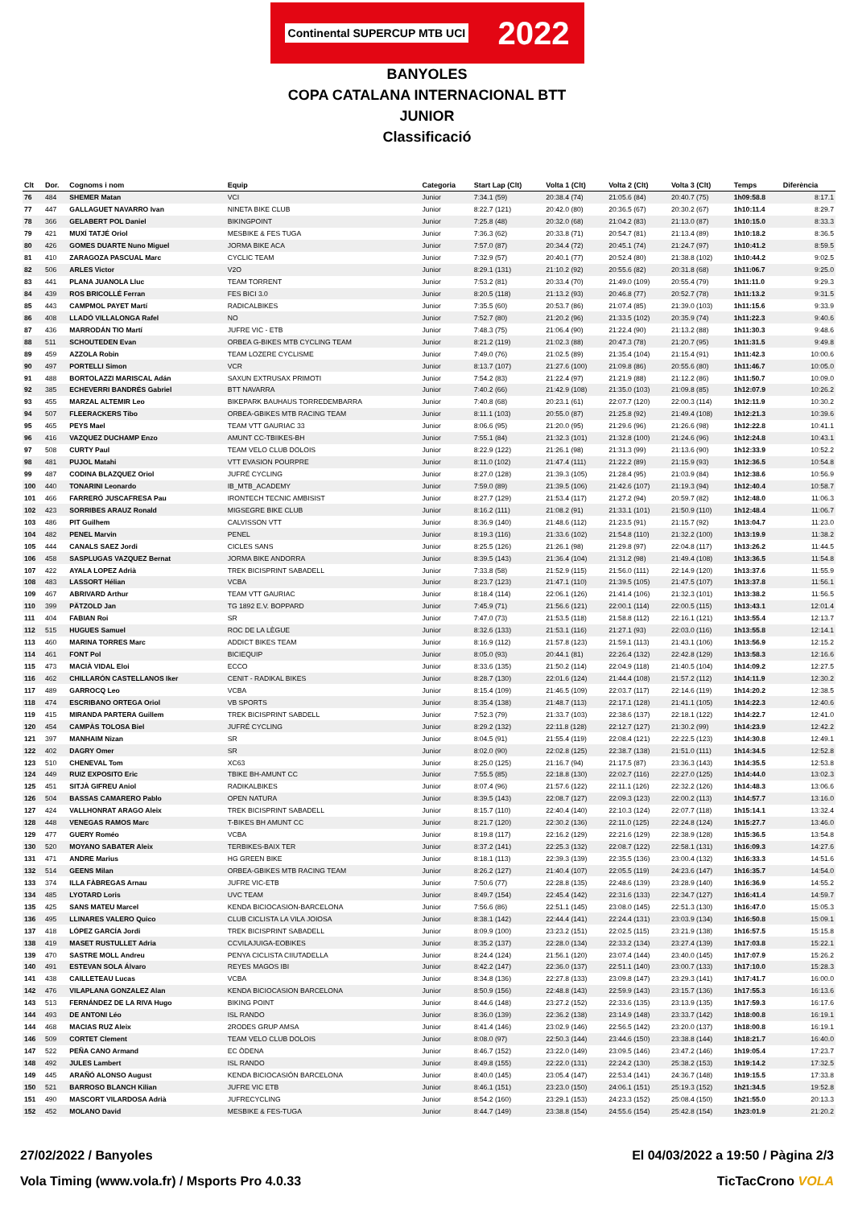Continental SUPERCUP MTB UCI 2022
BANYOLES
COPA CATALANA INTERNACIONAL BTT
JUNIOR
Classificació
| Clt | Dor. | Cognoms i nom | Equip | Categoria | Start Lap (Clt) | Volta 1 (Clt) | Volta 2 (Clt) | Volta 3 (Clt) | Temps | Diferència |
| --- | --- | --- | --- | --- | --- | --- | --- | --- | --- | --- |
| 76 | 484 | SHEMER Matan | VCI | Junior | 7:34.1 (59) | 20:38.4 (74) | 21:05.6 (84) | 20:40.7 (75) | 1h09:58.8 | 8:17.1 |
| 77 | 447 | GALLAGUET NAVARRO Ivan | NINETA BIKE CLUB | Junior | 8:22.7 (121) | 20:42.0 (80) | 20:36.5 (67) | 20:30.2 (67) | 1h10:11.4 | 8:29.7 |
| 78 | 366 | GELABERT POL Daniel | BIKINGPOINT | Junior | 7:25.8 (48) | 20:32.0 (68) | 21:04.2 (83) | 21:13.0 (87) | 1h10:15.0 | 8:33.3 |
| 79 | 421 | MUXÍ TATJÉ Oriol | MESBIKE & FES TUGA | Junior | 7:36.3 (62) | 20:33.8 (71) | 20:54.7 (81) | 21:13.4 (89) | 1h10:18.2 | 8:36.5 |
| 80 | 426 | GOMES DUARTE Nuno Miguel | JORMA BIKE ACA | Junior | 7:57.0 (87) | 20:34.4 (72) | 20:45.1 (74) | 21:24.7 (97) | 1h10:41.2 | 8:59.5 |
| 81 | 410 | ZARAGOZA PASCUAL Marc | CYCLIC TEAM | Junior | 7:32.9 (57) | 20:40.1 (77) | 20:52.4 (80) | 21:38.8 (102) | 1h10:44.2 | 9:02.5 |
| 82 | 506 | ARLES Victor | V2O | Junior | 8:29.1 (131) | 21:10.2 (92) | 20:55.6 (82) | 20:31.8 (68) | 1h11:06.7 | 9:25.0 |
| 83 | 441 | PLANA JUANOLA Lluc | TEAM TORRENT | Junior | 7:53.2 (81) | 20:33.4 (70) | 21:49.0 (109) | 20:55.4 (79) | 1h11:11.0 | 9:29.3 |
| 84 | 439 | ROS BRICOLLÉ Ferran | FES BICI 3.0 | Junior | 8:20.5 (118) | 21:13.2 (93) | 20:46.8 (77) | 20:52.7 (78) | 1h11:13.2 | 9:31.5 |
| 85 | 443 | CAMPMOL PAYET Martí | RADICALBIKES | Junior | 7:35.5 (60) | 20:53.7 (86) | 21:07.4 (85) | 21:39.0 (103) | 1h11:15.6 | 9:33.9 |
| 86 | 408 | LLADÓ VILLALONGA Rafel | NO | Junior | 7:52.7 (80) | 21:20.2 (96) | 21:33.5 (102) | 20:35.9 (74) | 1h11:22.3 | 9:40.6 |
| 87 | 436 | MARRODÁN TIO Martí | JUFRE VIC - ETB | Junior | 7:48.3 (75) | 21:06.4 (90) | 21:22.4 (90) | 21:13.2 (88) | 1h11:30.3 | 9:48.6 |
| 88 | 511 | SCHOUTEDEN Evan | ORBEA G-BIKES MTB CYCLING TEAM | Junior | 8:21.2 (119) | 21:02.3 (88) | 20:47.3 (78) | 21:20.7 (95) | 1h11:31.5 | 9:49.8 |
| 89 | 459 | AZZOLA Robin | TEAM LOZERE CYCLISME | Junior | 7:49.0 (76) | 21:02.5 (89) | 21:35.4 (104) | 21:15.4 (91) | 1h11:42.3 | 10:00.6 |
| 90 | 497 | PORTELLI Simon | VCR | Junior | 8:13.7 (107) | 21:27.6 (100) | 21:09.8 (86) | 20:55.6 (80) | 1h11:46.7 | 10:05.0 |
| 91 | 488 | BORTOLAZZI MARISCAL Adán | SAXUN EXTRUSAX PRIMOTI | Junior | 7:54.2 (83) | 21:22.4 (97) | 21:21.9 (88) | 21:12.2 (86) | 1h11:50.7 | 10:09.0 |
| 92 | 385 | ECHEVERRI BANDRÉS Gabriel | BTT NAVARRA | Junior | 7:40.2 (66) | 21:42.9 (108) | 21:35.0 (103) | 21:09.8 (85) | 1h12:07.9 | 10:26.2 |
| 93 | 455 | MARZAL ALTEMIR Leo | BIKEPARK BAUHAUS TORREDEMBARRA | Junior | 7:40.8 (68) | 20:23.1 (61) | 22:07.7 (120) | 22:00.3 (114) | 1h12:11.9 | 10:30.2 |
| 94 | 507 | FLEERACKERS Tibo | ORBEA-GBIKES MTB RACING TEAM | Junior | 8:11.1 (103) | 20:55.0 (87) | 21:25.8 (92) | 21:49.4 (108) | 1h12:21.3 | 10:39.6 |
| 95 | 465 | PEYS Mael | TEAM VTT GAURIAC 33 | Junior | 8:06.6 (95) | 21:20.0 (95) | 21:29.6 (96) | 21:26.6 (98) | 1h12:22.8 | 10:41.1 |
| 96 | 416 | VAZQUEZ DUCHAMP Enzo | AMUNT CC-TBIIKES-BH | Junior | 7:55.1 (84) | 21:32.3 (101) | 21:32.8 (100) | 21:24.6 (96) | 1h12:24.8 | 10:43.1 |
| 97 | 508 | CURTY Paul | TEAM VELO CLUB DOLOIS | Junior | 8:22.9 (122) | 21:26.1 (98) | 21:31.3 (99) | 21:13.6 (90) | 1h12:33.9 | 10:52.2 |
| 98 | 481 | PUJOL Matahi | VTT EVASION POURPRE | Junior | 8:11.0 (102) | 21:47.4 (111) | 21:22.2 (89) | 21:15.9 (93) | 1h12:36.5 | 10:54.8 |
| 99 | 487 | CODINA BLAZQUEZ Oriol | JUFRÉ CYCLING | Junior | 8:27.0 (128) | 21:39.3 (105) | 21:28.4 (95) | 21:03.9 (84) | 1h12:38.6 | 10:56.9 |
| 100 | 440 | TONARINI Leonardo | IB_MTB_ACADEMY | Junior | 7:59.0 (89) | 21:39.5 (106) | 21:42.6 (107) | 21:19.3 (94) | 1h12:40.4 | 10:58.7 |
| 101 | 466 | FARRERÓ JUSCAFRESA Pau | IRONTECH TECNIC AMBISIST | Junior | 8:27.7 (129) | 21:53.4 (117) | 21:27.2 (94) | 20:59.7 (82) | 1h12:48.0 | 11:06.3 |
| 102 | 423 | SORRIBES ARAUZ Ronald | MIGSEGRE BIKE CLUB | Junior | 8:16.2 (111) | 21:08.2 (91) | 21:33.1 (101) | 21:50.9 (110) | 1h12:48.4 | 11:06.7 |
| 103 | 486 | PIT Guilhem | CALVISSON VTT | Junior | 8:36.9 (140) | 21:48.6 (112) | 21:23.5 (91) | 21:15.7 (92) | 1h13:04.7 | 11:23.0 |
| 104 | 482 | PENEL Marvin | PENEL | Junior | 8:19.3 (116) | 21:33.6 (102) | 21:54.8 (110) | 21:32.2 (100) | 1h13:19.9 | 11:38.2 |
| 105 | 444 | CANALS SAEZ Jordi | CICLES SANS | Junior | 8:25.5 (126) | 21:26.1 (98) | 21:29.8 (97) | 22:04.8 (117) | 1h13:26.2 | 11:44.5 |
| 106 | 458 | SASPLUGAS VAZQUEZ Bernat | JORMA BIKE ANDORRA | Junior | 8:39.5 (143) | 21:36.4 (104) | 21:31.2 (98) | 21:49.4 (108) | 1h13:36.5 | 11:54.8 |
| 107 | 422 | AYALA LOPEZ Adrià | TREK BICISPRINT SABADELL | Junior | 7:33.8 (58) | 21:52.9 (115) | 21:56.0 (111) | 22:14.9 (120) | 1h13:37.6 | 11:55.9 |
| 108 | 483 | LASSORT Hélian | VCBA | Junior | 8:23.7 (123) | 21:47.1 (110) | 21:39.5 (105) | 21:47.5 (107) | 1h13:37.8 | 11:56.1 |
| 109 | 467 | ABRIVARD Arthur | TEAM VTT GAURIAC | Junior | 8:18.4 (114) | 22:06.1 (126) | 21:41.4 (106) | 21:32.3 (101) | 1h13:38.2 | 11:56.5 |
| 110 | 399 | PÄTZOLD Jan | TG 1892 E.V. BOPPARD | Junior | 7:45.9 (71) | 21:56.6 (121) | 22:00.1 (114) | 22:00.5 (115) | 1h13:43.1 | 12:01.4 |
| 111 | 404 | FABIAN Roi | SR | Junior | 7:47.0 (73) | 21:53.5 (118) | 21:58.8 (112) | 22:16.1 (121) | 1h13:55.4 | 12:13.7 |
| 112 | 515 | HUGUES Samuel | ROC DE LA LÈGUE | Junior | 8:32.6 (133) | 21:53.1 (116) | 21:27.1 (93) | 22:03.0 (116) | 1h13:55.8 | 12:14.1 |
| 113 | 460 | MARINA TORRES Marc | ADDICT BIKES TEAM | Junior | 8:16.9 (112) | 21:57.8 (123) | 21:59.1 (113) | 21:43.1 (106) | 1h13:56.9 | 12:15.2 |
| 114 | 461 | FONT Pol | BICIEQUIP | Junior | 8:05.0 (93) | 20:44.1 (81) | 22:26.4 (132) | 22:42.8 (129) | 1h13:58.3 | 12:16.6 |
| 115 | 473 | MACIÀ VIDAL Eloi | ECCO | Junior | 8:33.6 (135) | 21:50.2 (114) | 22:04.9 (118) | 21:40.5 (104) | 1h14:09.2 | 12:27.5 |
| 116 | 462 | CHILLARÓN CASTELLANOS Iker | CENIT - RADIKAL BIKES | Junior | 8:28.7 (130) | 22:01.6 (124) | 21:44.4 (108) | 21:57.2 (112) | 1h14:11.9 | 12:30.2 |
| 117 | 489 | GARROCQ Leo | VCBA | Junior | 8:15.4 (109) | 21:46.5 (109) | 22:03.7 (117) | 22:14.6 (119) | 1h14:20.2 | 12:38.5 |
| 118 | 474 | ESCRIBANO ORTEGA Oriol | VB SPORTS | Junior | 8:35.4 (138) | 21:48.7 (113) | 22:17.1 (128) | 21:41.1 (105) | 1h14:22.3 | 12:40.6 |
| 119 | 415 | MIRANDA PARTERA Guillem | TREK BICISPRINT SABDELL | Junior | 7:52.3 (79) | 21:33.7 (103) | 22:38.6 (137) | 22:18.1 (122) | 1h14:22.7 | 12:41.0 |
| 120 | 454 | CAMPÀS TOLOSA Biel | JUFRÉ CYCLING | Junior | 8:29.2 (132) | 22:11.8 (128) | 22:12.7 (127) | 21:30.2 (99) | 1h14:23.9 | 12:42.2 |
| 121 | 397 | MANHAIM Nizan | SR | Junior | 8:04.5 (91) | 21:55.4 (119) | 22:08.4 (121) | 22:22.5 (123) | 1h14:30.8 | 12:49.1 |
| 122 | 402 | DAGRY Omer | SR | Junior | 8:02.0 (90) | 22:02.8 (125) | 22:38.7 (138) | 21:51.0 (111) | 1h14:34.5 | 12:52.8 |
| 123 | 510 | CHENEVAL Tom | XC63 | Junior | 8:25.0 (125) | 21:16.7 (94) | 21:17.5 (87) | 23:36.3 (143) | 1h14:35.5 | 12:53.8 |
| 124 | 449 | RUIZ EXPOSITO Eric | TBIKE BH-AMUNT CC | Junior | 7:55.5 (85) | 22:18.8 (130) | 22:02.7 (116) | 22:27.0 (125) | 1h14:44.0 | 13:02.3 |
| 125 | 451 | SITJÀ GIFREU Aniol | RADIKALBIKES | Junior | 8:07.4 (96) | 21:57.6 (122) | 22:11.1 (126) | 22:32.2 (126) | 1h14:48.3 | 13:06.6 |
| 126 | 504 | BASSAS CAMARERO Pablo | OPEN NATURA | Junior | 8:39.5 (143) | 22:08.7 (127) | 22:09.3 (123) | 22:00.2 (113) | 1h14:57.7 | 13:16.0 |
| 127 | 424 | VALLHONRAT ARAGO Aleix | TREK BICISPRINT SABADELL | Junior | 8:15.7 (110) | 22:40.4 (140) | 22:10.3 (124) | 22:07.7 (118) | 1h15:14.1 | 13:32.4 |
| 128 | 448 | VENEGAS RAMOS Marc | T-BIKES BH AMUNT CC | Junior | 8:21.7 (120) | 22:30.2 (136) | 22:11.0 (125) | 22:24.8 (124) | 1h15:27.7 | 13:46.0 |
| 129 | 477 | GUERY Roméo | VCBA | Junior | 8:19.8 (117) | 22:16.2 (129) | 22:21.6 (129) | 22:38.9 (128) | 1h15:36.5 | 13:54.8 |
| 130 | 520 | MOYANO SABATER Aleix | TERBIKES-BAIX TER | Junior | 8:37.2 (141) | 22:25.3 (132) | 22:08.7 (122) | 22:58.1 (131) | 1h16:09.3 | 14:27.6 |
| 131 | 471 | ANDRE Marius | HG GREEN BIKE | Junior | 8:18.1 (113) | 22:39.3 (139) | 22:35.5 (136) | 23:00.4 (132) | 1h16:33.3 | 14:51.6 |
| 132 | 514 | GEENS Milan | ORBEA-GBIKES MTB RACING TEAM | Junior | 8:26.2 (127) | 21:40.4 (107) | 22:05.5 (119) | 24:23.6 (147) | 1h16:35.7 | 14:54.0 |
| 133 | 374 | ILLA FÀBREGAS Arnau | JUFRE VIC-ETB | Junior | 7:50.6 (77) | 22:28.8 (135) | 22:48.6 (139) | 23:28.9 (140) | 1h16:36.9 | 14:55.2 |
| 134 | 485 | LYOTARD Loris | UVC TEAM | Junior | 8:49.7 (154) | 22:45.4 (142) | 22:31.6 (133) | 22:34.7 (127) | 1h16:41.4 | 14:59.7 |
| 135 | 425 | SANS MATEU Marcel | KENDA BICIOCASION-BARCELONA | Junior | 7:56.6 (86) | 22:51.1 (145) | 23:08.0 (145) | 22:51.3 (130) | 1h16:47.0 | 15:05.3 |
| 136 | 495 | LLINARES VALERO Quico | CLUB CICLISTA LA VILA JOIOSA | Junior | 8:38.1 (142) | 22:44.4 (141) | 22:24.4 (131) | 23:03.9 (134) | 1h16:50.8 | 15:09.1 |
| 137 | 418 | LÓPEZ GARCÍA Jordi | TREK BICISPRINT SABADELL | Junior | 8:09.9 (100) | 23:23.2 (151) | 22:02.5 (115) | 23:21.9 (138) | 1h16:57.5 | 15:15.8 |
| 138 | 419 | MASET RUSTULLET Adria | CCVILAJUIGA-EOBIKES | Junior | 8:35.2 (137) | 22:28.0 (134) | 22:33.2 (134) | 23:27.4 (139) | 1h17:03.8 | 15:22.1 |
| 139 | 470 | SASTRE MOLL Andreu | PENYA CICLISTA CIIUTADELLA | Junior | 8:24.4 (124) | 21:56.1 (120) | 23:07.4 (144) | 23:40.0 (145) | 1h17:07.9 | 15:26.2 |
| 140 | 491 | ESTEVAN SOLA Álvaro | REYES MAGOS IBI | Junior | 8:42.2 (147) | 22:36.0 (137) | 22:51.1 (140) | 23:00.7 (133) | 1h17:10.0 | 15:28.3 |
| 141 | 438 | CAILLETEAU Lucas | VCBA | Junior | 8:34.8 (136) | 22:27.8 (133) | 23:09.8 (147) | 23:29.3 (141) | 1h17:41.7 | 16:00.0 |
| 142 | 476 | VILAPLANA GONZALEZ Alan | KENDA BICIOCASION BARCELONA | Junior | 8:50.9 (156) | 22:48.8 (143) | 22:59.9 (143) | 23:15.7 (136) | 1h17:55.3 | 16:13.6 |
| 143 | 513 | FERNÁNDEZ DE LA RIVA Hugo | BIKING POINT | Junior | 8:44.6 (148) | 23:27.2 (152) | 22:33.6 (135) | 23:13.9 (135) | 1h17:59.3 | 16:17.6 |
| 144 | 493 | DE ANTONI Léo | ISL RANDO | Junior | 8:36.0 (139) | 22:36.2 (138) | 23:14.9 (148) | 23:33.7 (142) | 1h18:00.8 | 16:19.1 |
| 144 | 468 | MACIAS RUZ Aleix | 2RODES GRUP AMSA | Junior | 8:41.4 (146) | 23:02.9 (146) | 22:56.5 (142) | 23:20.0 (137) | 1h18:00.8 | 16:19.1 |
| 146 | 509 | CORTET Clement | TEAM VELO CLUB DOLOIS | Junior | 8:08.0 (97) | 22:50.3 (144) | 23:44.6 (150) | 23:38.8 (144) | 1h18:21.7 | 16:40.0 |
| 147 | 522 | PEÑA CANO Armand | EC ÒDENA | Junior | 8:46.7 (152) | 23:22.0 (149) | 23:09.5 (146) | 23:47.2 (146) | 1h19:05.4 | 17:23.7 |
| 148 | 492 | JULES Lambert | ISL RANDO | Junior | 8:49.8 (155) | 22:22.0 (131) | 22:24.2 (130) | 25:38.2 (153) | 1h19:14.2 | 17:32.5 |
| 149 | 445 | ARAÑÓ ALONSO August | KENDA BICIOCASIÓN BARCELONA | Junior | 8:40.0 (145) | 23:05.4 (147) | 22:53.4 (141) | 24:36.7 (148) | 1h19:15.5 | 17:33.8 |
| 150 | 521 | BARROSO BLANCH Kilian | JUFRE VIC ETB | Junior | 8:46.1 (151) | 23:23.0 (150) | 24:06.1 (151) | 25:19.3 (152) | 1h21:34.5 | 19:52.8 |
| 151 | 490 | MASCORT VILARDOSA Adrià | JUFRECYCLING | Junior | 8:54.2 (160) | 23:29.1 (153) | 24:23.3 (152) | 25:08.4 (150) | 1h21:55.0 | 20:13.3 |
| 152 | 452 | MOLANO David | MESBIKE & FES-TUGA | Junior | 8:44.7 (149) | 23:38.8 (154) | 24:55.6 (154) | 25:42.8 (154) | 1h23:01.9 | 21:20.2 |
27/02/2022 / Banyoles El 04/03/2022 a 19:50 / Pàgina 2/3
Vola Timing (www.vola.fr) / Msports Pro 4.0.33 TicTacCrono VOLA